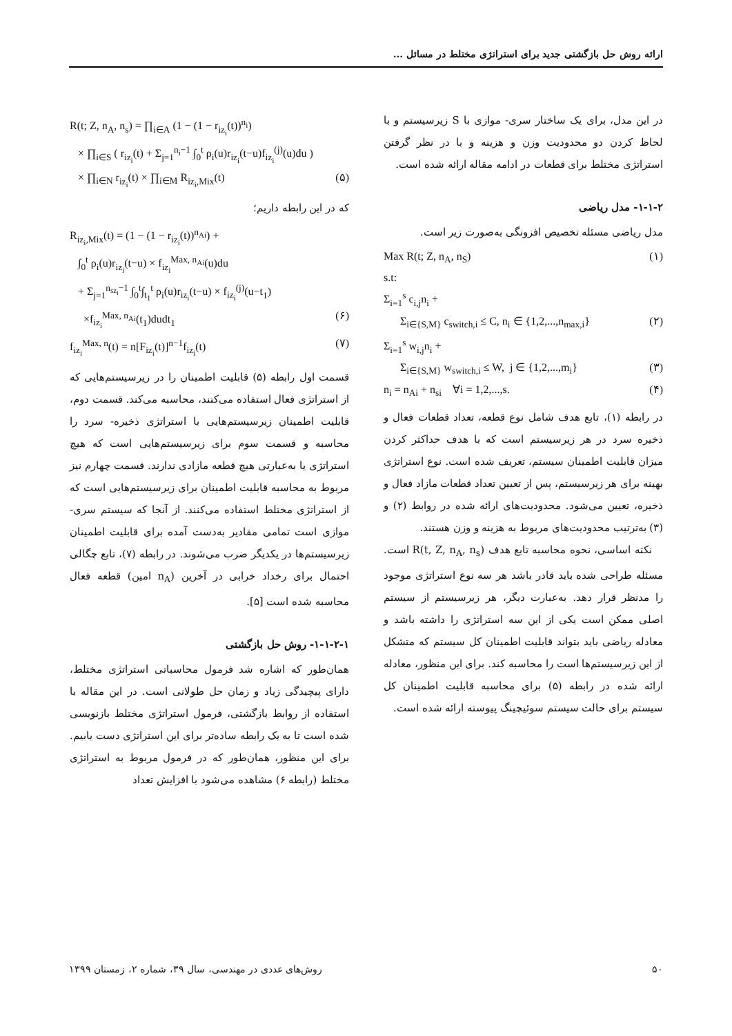ارائه روش حل بازگشتی جدید برای استراتژی مختلط در مسائل ...
در این مدل، برای یک ساختار سری- موازی با S زیرسیستم و با لحاظ کردن دو محدودیت وزن و هزینه و با در نظر گرفتن استراتژی مختلط برای قطعات در ادامه مقاله ارائه شده است.
۱-۱-۲- مدل ریاضی
مدل ریاضی مسئله تخصیص افزونگی به‌صورت زیر است.
Max R(t; Z, n<sub>A</sub>, n<sub>S</sub>) (۱) s.t: Σ<sub>i=1</sub><sup>s</sup> c<sub>i,j</sub>n<sub>i</sub> + Σ<sub>i∈{S,M}</sub> c<sub>switch,i</sub> ≤ C, n<sub>i</sub> ∈ {1,2,...,n<sub>max,i</sub>} (۲) Σ<sub>i=1</sub><sup>s</sup> w<sub>i,j</sub>n<sub>i</sub> + Σ<sub>i∈{S,M}</sub> w<sub>switch,i</sub> ≤ W, j ∈ {1,2,...,m<sub>i</sub>} (۳) n<sub>i</sub> = n<sub>Ai</sub> + n<sub>si</sub> ∀i = 1,2,...,s. (۴)
در رابطه (۱)، تابع هدف شامل نوع قطعه، تعداد قطعات فعال و ذخیره سرد در هر زیرسیستم است که با هدف حداکثر کردن میزان قابلیت اطمینان سیستم، تعریف شده است. نوع استراتژی بهینه برای هر زیرسیستم، پس از تعیین تعداد قطعات مازاد فعال و ذخیره، تعیین می‌شود. محدودیت‌های ارائه شده در روابط (۲) و (۳) به‌ترتیب محدودیت‌های مربوط به هزینه و وزن هستند.
نکته اساسی، نحوه محاسبه تابع هدف R(t, Z, n<sub>A</sub>, n<sub>s</sub>) است. مسئله طراحی شده باید قادر باشد هر سه نوع استراتژی موجود را مدنظر قرار دهد. به‌عبارت دیگر، هر زیرسیستم از سیستم اصلی ممکن است یکی از این سه استراتژی را داشته باشد و معادله ریاضی باید بتواند قابلیت اطمینان کل سیستم که متشکل از این زیرسیستم‌ها است را محاسبه کند. برای این منظور، معادله ارائه شده در رابطه (۵) برای محاسبه قابلیت اطمینان کل سیستم برای حالت سیستم سوئیچینگ پیوسته ارائه شده است.
R(t; Z, n<sub>A</sub>, n<sub>s</sub>) = ∏<sub>i∈A</sub> (1 − (1 − r<sub>iz<sub>i</sub></sub>(t))<sup>n<sub>i</sub></sup>) × ∏<sub>i∈S</sub> ( r<sub>iz<sub>i</sub></sub>(t) + Σ<sub>j=1</sub><sup>n<sub>i</sub>−1</sup> ∫<sub>0</sub><sup>t</sup> ρ<sub>i</sub>(u)r<sub>iz<sub>i</sub></sub>(t−u)f<sub>iz<sub>i</sub></sub><sup>(j)</sup>(u)du ) × ∏<sub>i∈N</sub> r<sub>iz<sub>i</sub></sub>(t) × ∏<sub>i∈M</sub> R<sub>iz<sub>i</sub>,Mix</sub>(t) (۵)
که در این رابطه داریم؛
R<sub>iz<sub>i</sub>,Mix</sub>(t) = (1 − (1 − r<sub>iz<sub>i</sub></sub>(t))<sup>n<sub>Ai</sub></sup>) + ∫<sub>0</sub><sup>t</sup> ρ<sub>i</sub>(u)r<sub>iz<sub>i</sub></sub>(t−u) × f<sub>iz<sub>i</sub></sub><sup>Max, n<sub>Ai</sub></sup>(u)du + Σ<sub>j=1</sub><sup>n<sub>sz<sub>i</sub></sub>−1</sup> ∫<sub>0</sub><sup>t</sup>∫<sub>t<sub>1</sub></sub><sup>t</sup> ρ<sub>i</sub>(u)r<sub>iz<sub>i</sub></sub>(t−u) × f<sub>iz<sub>i</sub></sub><sup>(j)</sup>(u−t<sub>1</sub>) ×f<sub>iz<sub>i</sub></sub><sup>Max, n<sub>Ai</sub></sup>(t<sub>1</sub>)dudt<sub>1</sub> (۶) f<sub>iz<sub>i</sub></sub><sup>Max, n</sup>(t) = n[F<sub>iz<sub>i</sub></sub>(t)]<sup>n−1</sup>f<sub>iz<sub>i</sub></sub>(t) (۷)
قسمت اول رابطه (۵) قابلیت اطمینان را در زیرسیستم‌هایی که از استراتژی فعال استفاده می‌کنند، محاسبه می‌کند. قسمت دوم، قابلیت اطمینان زیرسیستم‌هایی با استراتژی ذخیره- سرد را محاسبه و قسمت سوم برای زیرسیستم‌هایی است که هیچ استراتژی یا به‌عبارتی هیچ قطعه مازادی ندارند. قسمت چهارم نیز مربوط به محاسبه قابلیت اطمینان برای زیرسیستم‌هایی است که از استراتژی مختلط استفاده می‌کنند. از آنجا که سیستم سری- موازی است تمامی مقادیر به‌دست آمده برای قابلیت اطمینان زیرسیستم‌ها در یکدیگر ضرب می‌شوند. در رابطه (۷)، تابع چگالی احتمال برای رخداد خرابی در آخرین (n<sub>A</sub> امین) قطعه فعال محاسبه شده است [۵].
۱-۱-۲-۱- روش حل بازگشتی
همان‌طور که اشاره شد فرمول محاسباتی استراتژی مختلط، دارای پیچیدگی زیاد و زمان حل طولانی است. در این مقاله با استفاده از روابط بازگشتی، فرمول استراتژی مختلط بازنویسی شده است تا به یک رابطه ساده‌تر برای این استراتژی دست یابیم. برای این منظور، همان‌طور که در فرمول مربوط به استراتژی مختلط (رابطه ۶) مشاهده می‌شود با افزایش تعداد
۵۰ روش‌های عددی در مهندسی، سال ۳۹، شماره ۲، زمستان ۱۳۹۹